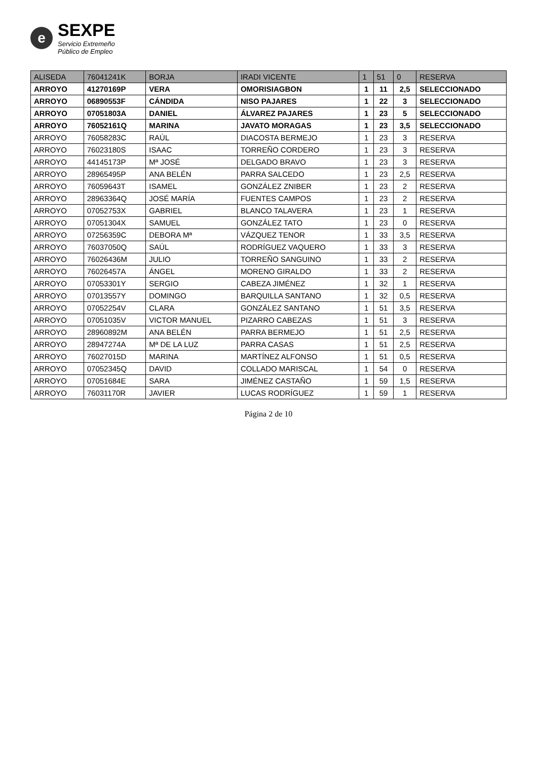e
SEXPE
Servicio Extremeño
Público de Empleo
| ALISEDA | 76041241K | BORJA | IRADI VICENTE | 1 | 51 | 0 | RESERVA |
| --- | --- | --- | --- | --- | --- | --- | --- |
| ARROYO | 41270169P | VERA | OMORISIAGBON | 1 | 11 | 2,5 | SELECCIONADO |
| ARROYO | 06890553F | CÁNDIDA | NISO PAJARES | 1 | 22 | 3 | SELECCIONADO |
| ARROYO | 07051803A | DANIEL | ÁLVAREZ PAJARES | 1 | 23 | 5 | SELECCIONADO |
| ARROYO | 76052161Q | MARINA | JAVATO MORAGAS | 1 | 23 | 3,5 | SELECCIONADO |
| ARROYO | 76058283C | RAÚL | DIACOSTA BERMEJO | 1 | 23 | 3 | RESERVA |
| ARROYO | 76023180S | ISAAC | TORREÑO CORDERO | 1 | 23 | 3 | RESERVA |
| ARROYO | 44145173P | Mª JOSÉ | DELGADO BRAVO | 1 | 23 | 3 | RESERVA |
| ARROYO | 28965495P | ANA BELÉN | PARRA SALCEDO | 1 | 23 | 2,5 | RESERVA |
| ARROYO | 76059643T | ISAMEL | GONZÁLEZ ZNIBER | 1 | 23 | 2 | RESERVA |
| ARROYO | 28963364Q | JOSÉ MARÍA | FUENTES CAMPOS | 1 | 23 | 2 | RESERVA |
| ARROYO | 07052753X | GABRIEL | BLANCO TALAVERA | 1 | 23 | 1 | RESERVA |
| ARROYO | 07051304X | SAMUEL | GONZÁLEZ TATO | 1 | 23 | 0 | RESERVA |
| ARROYO | 07256359C | DEBORA Mª | VÁZQUEZ TENOR | 1 | 33 | 3,5 | RESERVA |
| ARROYO | 76037050Q | SAÚL | RODRÍGUEZ VAQUERO | 1 | 33 | 3 | RESERVA |
| ARROYO | 76026436M | JULIO | TORREÑO SANGUINO | 1 | 33 | 2 | RESERVA |
| ARROYO | 76026457A | ÁNGEL | MORENO GIRALDO | 1 | 33 | 2 | RESERVA |
| ARROYO | 07053301Y | SERGIO | CABEZA JIMÉNEZ | 1 | 32 | 1 | RESERVA |
| ARROYO | 07013557Y | DOMINGO | BARQUILLA SANTANO | 1 | 32 | 0,5 | RESERVA |
| ARROYO | 07052254V | CLARA | GONZÁLEZ SANTANO | 1 | 51 | 3,5 | RESERVA |
| ARROYO | 07051035V | VICTOR MANUEL | PIZARRO CABEZAS | 1 | 51 | 3 | RESERVA |
| ARROYO | 28960892M | ANA BELÉN | PARRA BERMEJO | 1 | 51 | 2,5 | RESERVA |
| ARROYO | 28947274A | Mª DE LA LUZ | PARRA CASAS | 1 | 51 | 2,5 | RESERVA |
| ARROYO | 76027015D | MARINA | MARTÍNEZ ALFONSO | 1 | 51 | 0,5 | RESERVA |
| ARROYO | 07052345Q | DAVID | COLLADO MARISCAL | 1 | 54 | 0 | RESERVA |
| ARROYO | 07051684E | SARA | JIMÉNEZ CASTAÑO | 1 | 59 | 1,5 | RESERVA |
| ARROYO | 76031170R | JAVIER | LUCAS RODRÍGUEZ | 1 | 59 | 1 | RESERVA |
Página 2 de 10